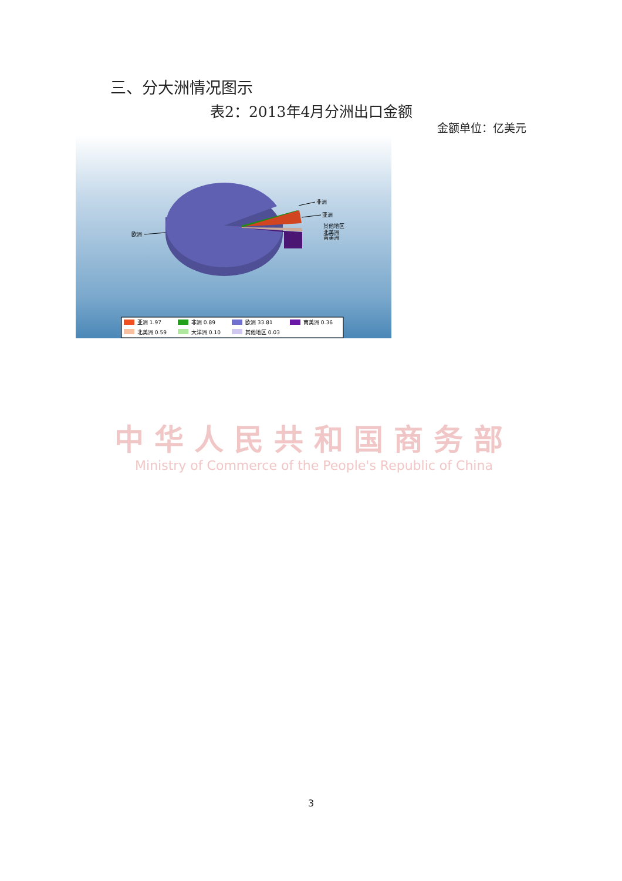三、分大洲情况图示
表2：2013年4月分洲出口金额
金额单位：亿美元
欧洲
非洲
亚洲
其他地区
北美洲
南美洲
亚洲 1.97
非洲 0.89
欧洲 33.81
南美洲 0.36
北美洲 0.59
大洋洲 0.10
其他地区 0.03
中华人民共和国商务部
Ministry of Commerce of the People's Republic of China
3